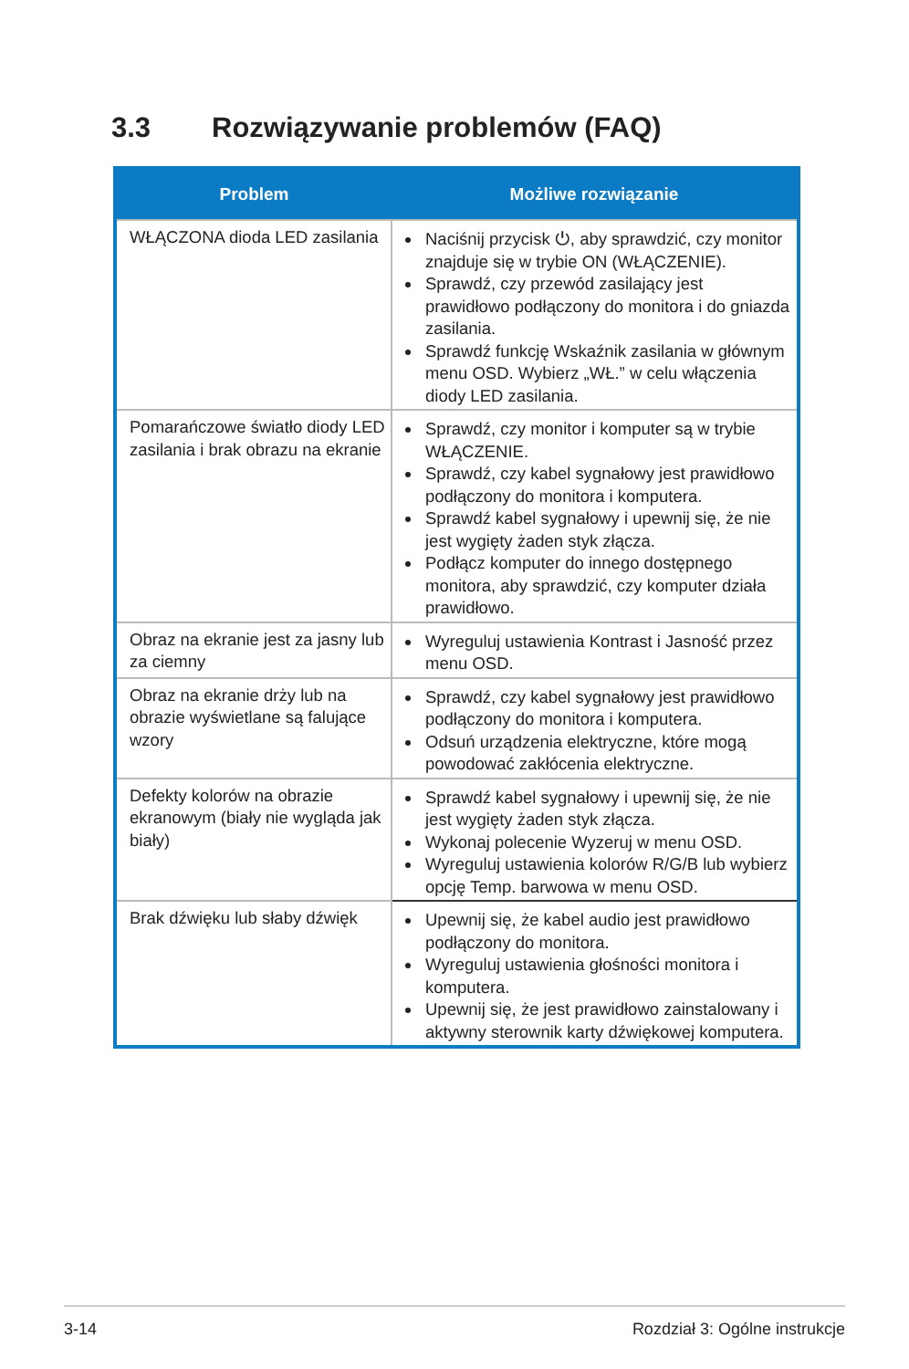3.3 Rozwiązywanie problemów (FAQ)
| Problem | Możliwe rozwiązanie |
| --- | --- |
| WŁĄCZONA dioda LED zasilania | Naciśnij przycisk ⏻, aby sprawdzić, czy monitor znajduje się w trybie ON (WŁĄCZENIE). Sprawdź, czy przewód zasilający jest prawidłowo podłączony do monitora i do gniazda zasilania. Sprawdź funkcję Wskaźnik zasilania w głównym menu OSD. Wybierz „WŁ.” w celu włączenia diody LED zasilania. |
| Pomarańczowe światło diody LED zasilania i brak obrazu na ekranie | Sprawdź, czy monitor i komputer są w trybie WŁĄCZENIE. Sprawdź, czy kabel sygnałowy jest prawidłowo podłączony do monitora i komputera. Sprawdź kabel sygnałowy i upewnij się, że nie jest wygięty żaden styk złącza. Podłącz komputer do innego dostępnego monitora, aby sprawdzić, czy komputer działa prawidłowo. |
| Obraz na ekranie jest za jasny lub za ciemny | Wyreguluj ustawienia Kontrast i Jasność przez menu OSD. |
| Obraz na ekranie drży lub na obrazie wyświetlane są falujące wzory | Sprawdź, czy kabel sygnałowy jest prawidłowo podłączony do monitora i komputera. Odsuń urządzenia elektryczne, które mogą powodować zakłócenia elektryczne. |
| Defekty kolorów na obrazie ekranowym (biały nie wygląda jak biały) | Sprawdź kabel sygnałowy i upewnij się, że nie jest wygięty żaden styk złącza. Wykonaj polecenie Wyzeruj w menu OSD. Wyreguluj ustawienia kolorów R/G/B lub wybierz opcję Temp. barwowa w menu OSD. |
| Brak dźwięku lub słaby dźwięk | Upewnij się, że kabel audio jest prawidłowo podłączony do monitora. Wyreguluj ustawienia głośności monitora i komputera. Upewnij się, że jest prawidłowo zainstalowany i aktywny sterownik karty dźwiękowej komputera. |
3-14 Rozdział 3: Ogólne instrukcje